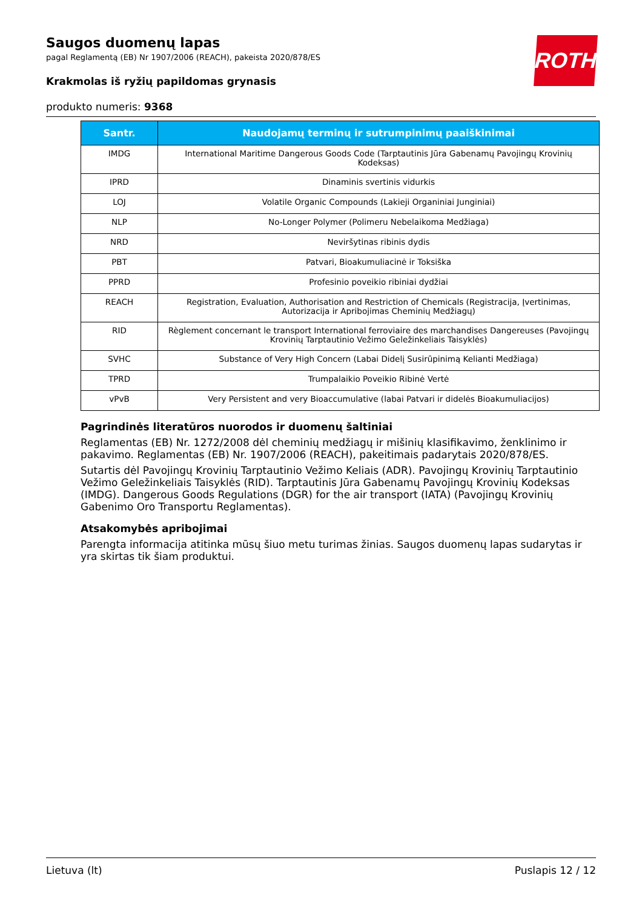ROTH
Saugos duomenų lapas
pagal Reglamentą (EB) Nr 1907/2006 (REACH), pakeista 2020/878/ES
Krakmolas iš ryžių papildomas grynasis
produkto numeris: 9368
| Santr. | Naudojamų terminų ir sutrumpinimų paaiškinimai |
| --- | --- |
| IMDG | International Maritime Dangerous Goods Code (Tarptautinis Jūra Gabenamų Pavojingų Krovinių Kodeksas) |
| IPRD | Dinaminis svertinis vidurkis |
| LOJ | Volatile Organic Compounds (Lakieji Organiniai Junginiai) |
| NLP | No-Longer Polymer (Polimeru Nebelaikoma Medžiaga) |
| NRD | Neviršytinas ribinis dydis |
| PBT | Patvari, Bioakumuliacinė ir Toksiška |
| PPRD | Profesinio poveikio ribiniai dydžiai |
| REACH | Registration, Evaluation, Authorisation and Restriction of Chemicals (Registracija, Įvertinimas, Autorizacija ir Apribojimas Cheminių Medžiagų) |
| RID | Règlement concernant le transport International ferroviaire des marchandises Dangereuses (Pavojingų Krovinių Tarptautinio Vežimo Geležinkeliais Taisyklės) |
| SVHC | Substance of Very High Concern (Labai Didelį Susirūpinimą Kelianti Medžiaga) |
| TPRD | Trumpalaikio Poveikio Ribinė Vertė |
| vPvB | Very Persistent and very Bioaccumulative (labai Patvari ir didelės Bioakumuliacijos) |
Pagrindinės literatūros nuorodos ir duomenų šaltiniai
Reglamentas (EB) Nr. 1272/2008 dėl cheminių medžiagų ir mišinių klasifikavimo, ženklinimo ir pakavimo. Reglamentas (EB) Nr. 1907/2006 (REACH), pakeitimais padarytais 2020/878/ES.
Sutartis dėl Pavojingų Krovinių Tarptautinio Vežimo Keliais (ADR). Pavojingų Krovinių Tarptautinio Vežimo Geležinkeliais Taisyklės (RID). Tarptautinis Jūra Gabenamų Pavojingų Krovinių Kodeksas (IMDG). Dangerous Goods Regulations (DGR) for the air transport (IATA) (Pavojingų Krovinių Gabenimo Oro Transportu Reglamentas).
Atsakomybės apribojimai
Parengta informacija atitinka mūsų šiuo metu turimas žinias. Saugos duomenų lapas sudarytas ir yra skirtas tik šiam produktui.
Lietuva (lt) Puslapis 12 / 12